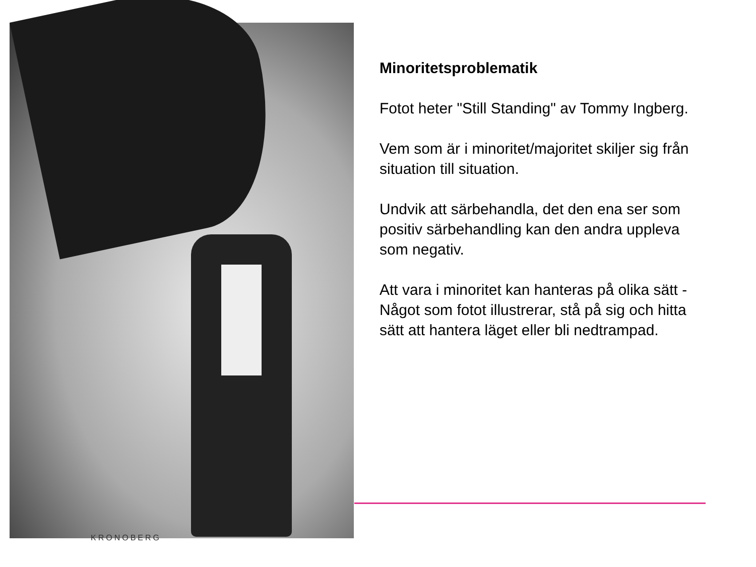KRONOBERG
Minoritetsproblematik
Fotot heter "Still Standing" av Tommy Ingberg.
Vem som är i minoritet/majoritet skiljer sig från situation till situation.
Undvik att särbehandla, det den ena ser som positiv särbehandling kan den andra uppleva som negativ.
Att vara i minoritet kan hanteras på olika sätt - Något som fotot illustrerar, stå på sig och hitta sätt att hantera läget eller bli nedtrampad.